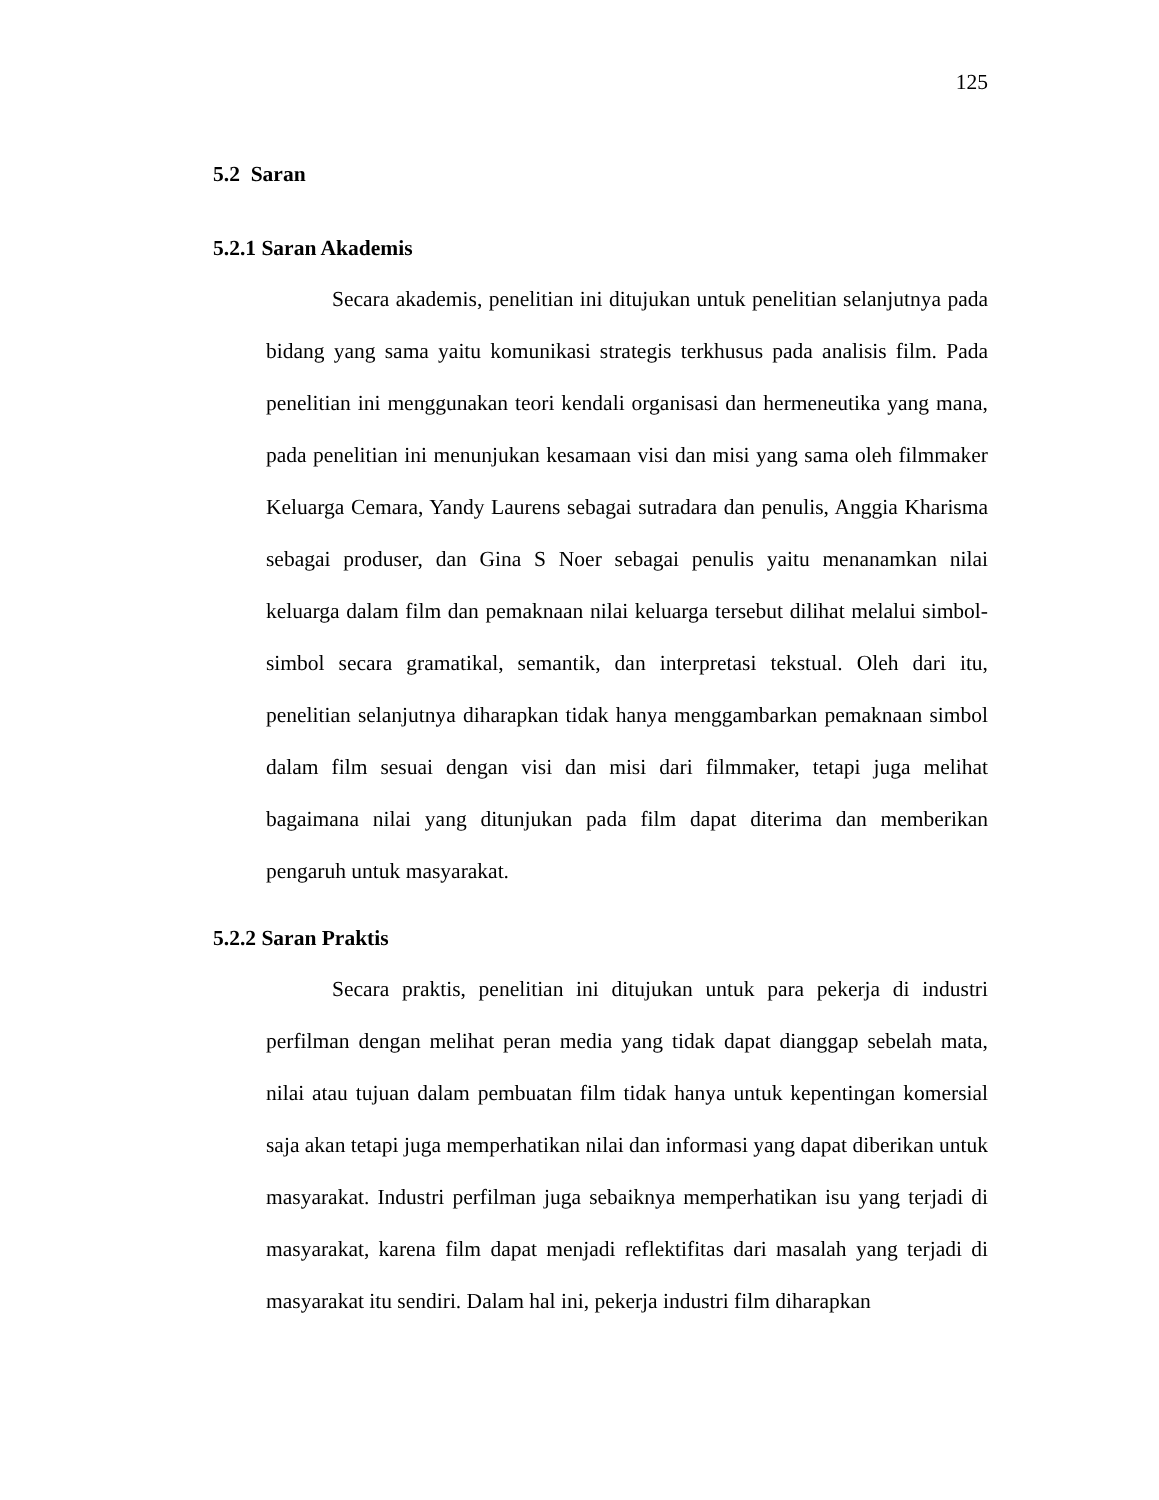125
5.2 Saran
5.2.1 Saran Akademis
Secara akademis, penelitian ini ditujukan untuk penelitian selanjutnya pada bidang yang sama yaitu komunikasi strategis terkhusus pada analisis film. Pada penelitian ini menggunakan teori kendali organisasi dan hermeneutika yang mana, pada penelitian ini menunjukan kesamaan visi dan misi yang sama oleh filmmaker Keluarga Cemara, Yandy Laurens sebagai sutradara dan penulis, Anggia Kharisma sebagai produser, dan Gina S Noer sebagai penulis yaitu menanamkan nilai keluarga dalam film dan pemaknaan nilai keluarga tersebut dilihat melalui simbol-simbol secara gramatikal, semantik, dan interpretasi tekstual. Oleh dari itu, penelitian selanjutnya diharapkan tidak hanya menggambarkan pemaknaan simbol dalam film sesuai dengan visi dan misi dari filmmaker, tetapi juga melihat bagaimana nilai yang ditunjukan pada film dapat diterima dan memberikan pengaruh untuk masyarakat.
5.2.2 Saran Praktis
Secara praktis, penelitian ini ditujukan untuk para pekerja di industri perfilman dengan melihat peran media yang tidak dapat dianggap sebelah mata, nilai atau tujuan dalam pembuatan film tidak hanya untuk kepentingan komersial saja akan tetapi juga memperhatikan nilai dan informasi yang dapat diberikan untuk masyarakat. Industri perfilman juga sebaiknya memperhatikan isu yang terjadi di masyarakat, karena film dapat menjadi reflektifitas dari masalah yang terjadi di masyarakat itu sendiri. Dalam hal ini, pekerja industri film diharapkan